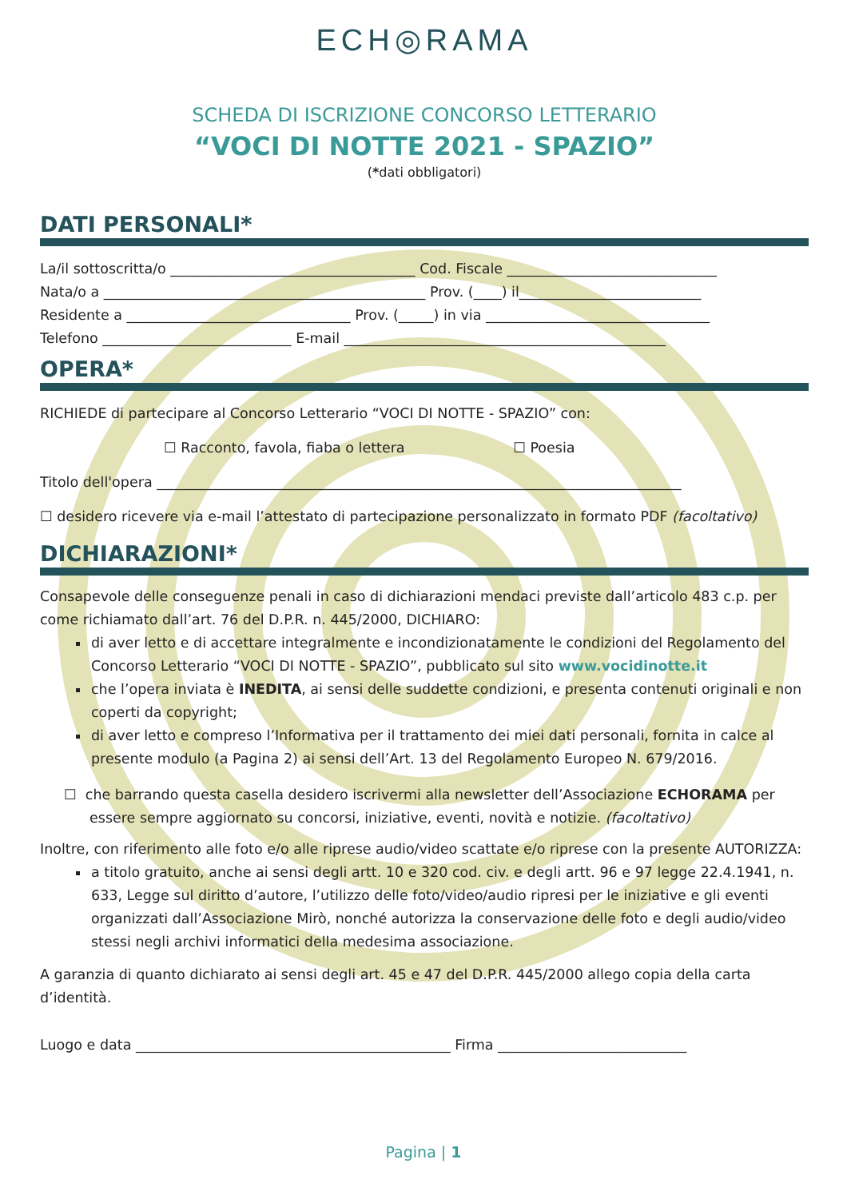ECH◎RAMA
SCHEDA DI ISCRIZIONE CONCORSO LETTERARIO
“VOCI DI NOTTE 2021 - SPAZIO”
(*dati obbligatori)
DATI PERSONALI*
La/il sottoscritta/o ___________________________________ Cod. Fiscale ______________________________
Nata/o a ______________________________________________ Prov. (____) il__________________________
Residente a ________________________________ Prov. (_____) in via ________________________________
Telefono ___________________________ E-mail ______________________________________________
OPERA*
RICHIEDE di partecipare al Concorso Letterario “VOCI DI NOTTE - SPAZIO” con:
☐ Racconto, favola, fiaba o lettera ☐ Poesia
Titolo dell'opera ___________________________________________________________________________
☐ desidero ricevere via e-mail l’attestato di partecipazione personalizzato in formato PDF (facoltativo)
DICHIARAZIONI*
Consapevole delle conseguenze penali in caso di dichiarazioni mendaci previste dall’articolo 483 c.p. per come richiamato dall’art. 76 del D.P.R. n. 445/2000, DICHIARO:
di aver letto e di accettare integralmente e incondizionatamente le condizioni del Regolamento del Concorso Letterario “VOCI DI NOTTE - SPAZIO”, pubblicato sul sito www.vocidinotte.it
che l’opera inviata è INEDITA, ai sensi delle suddette condizioni, e presenta contenuti originali e non coperti da copyright;
di aver letto e compreso l’Informativa per il trattamento dei miei dati personali, fornita in calce al presente modulo (a Pagina 2) ai sensi dell’Art. 13 del Regolamento Europeo N. 679/2016.
☐ che barrando questa casella desidero iscrivermi alla newsletter dell’Associazione ECHORAMA per essere sempre aggiornato su concorsi, iniziative, eventi, novità e notizie. (facoltativo)
Inoltre, con riferimento alle foto e/o alle riprese audio/video scattate e/o riprese con la presente AUTORIZZA:
a titolo gratuito, anche ai sensi degli artt. 10 e 320 cod. civ. e degli artt. 96 e 97 legge 22.4.1941, n. 633, Legge sul diritto d’autore, l’utilizzo delle foto/video/audio ripresi per le iniziative e gli eventi organizzati dall’Associazione Mirò, nonché autorizza la conservazione delle foto e degli audio/video stessi negli archivi informatici della medesima associazione.
A garanzia di quanto dichiarato ai sensi degli art. 45 e 47 del D.P.R. 445/2000 allego copia della carta d’identità.
Luogo e data _____________________________________________ Firma ___________________________
Pagina | 1